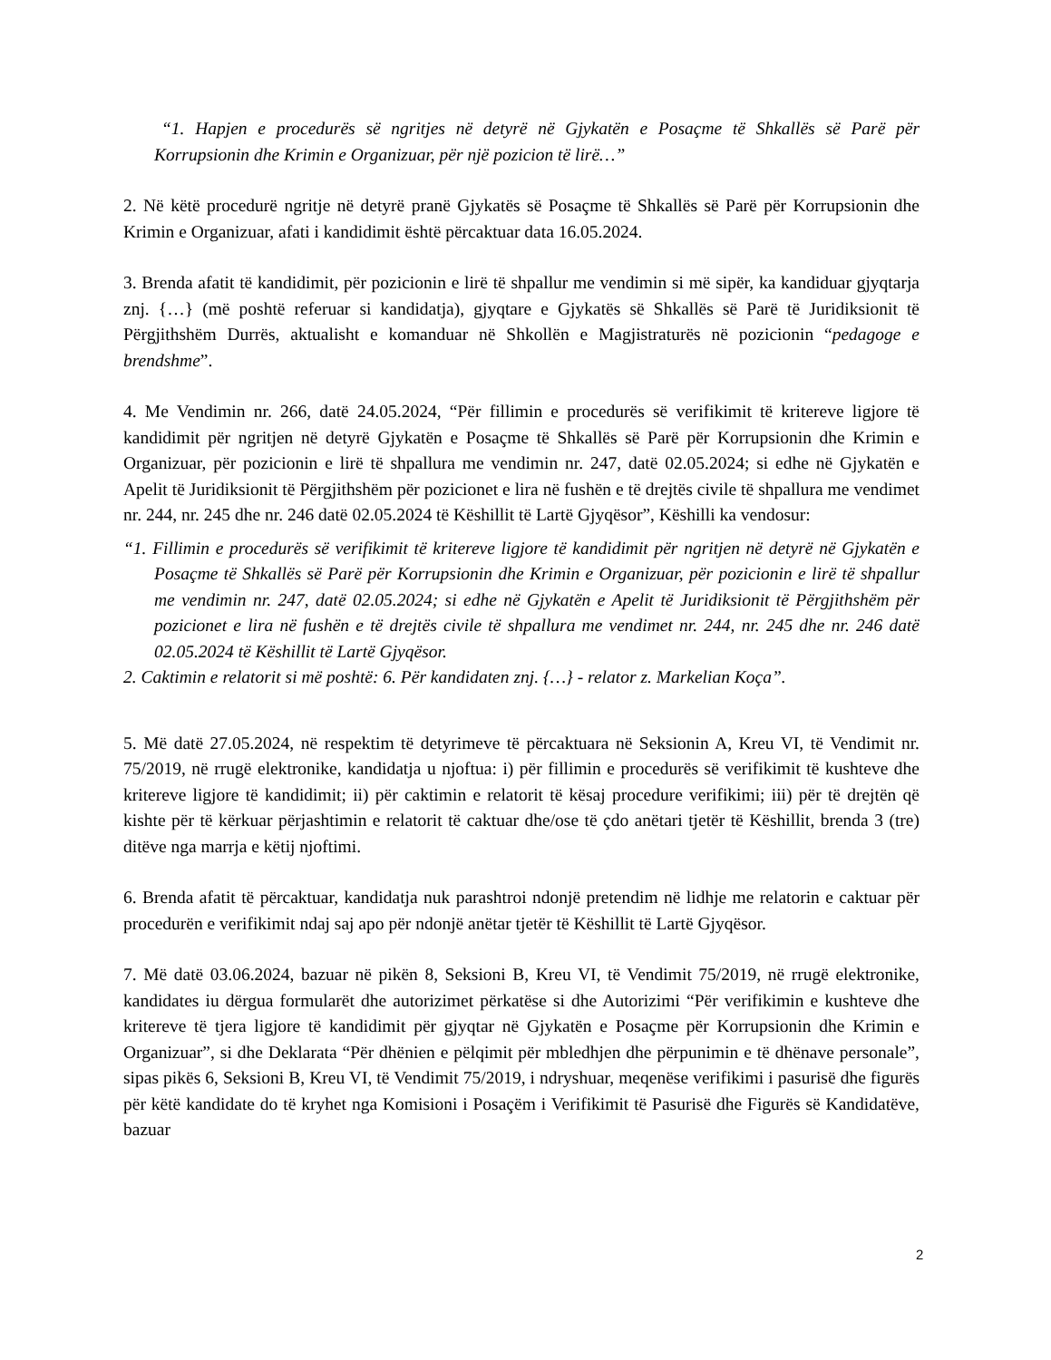“1. Hapjen e procedurës së ngritjes në detyrë në Gjykatën e Posaçme të Shkallës së Parë për Korrupsionin dhe Krimin e Organizuar, për një pozicion të lirë…”
2. Në këtë procedurë ngritje në detyrë pranë Gjykatës së Posaçme të Shkallës së Parë për Korrupsionin dhe Krimin e Organizuar, afati i kandidimit është përcaktuar data 16.05.2024.
3. Brenda afatit të kandidimit, për pozicionin e lirë të shpallur me vendimin si më sipër, ka kandiduar gjyqtarja znj. {…} (më poshtë referuar si kandidatja), gjyqtare e Gjykatës së Shkallës së Parë të Juridiksionit të Përgjithshëm Durrës, aktualisht e komanduar në Shkollën e Magjistraturës në pozicionin “pedagoge e brendshme”.
4. Me Vendimin nr. 266, datë 24.05.2024, “Për fillimin e procedurës së verifikimit të kritereve ligjore të kandidimit për ngritjen në detyrë Gjykatën e Posaçme të Shkallës së Parë për Korrupsionin dhe Krimin e Organizuar, për pozicionin e lirë të shpallura me vendimin nr. 247, datë 02.05.2024; si edhe në Gjykatën e Apelit të Juridiksionit të Përgjithshëm për pozicionet e lira në fushën e të drejtës civile të shpallura me vendimet nr. 244, nr. 245 dhe nr. 246 datë 02.05.2024 të Këshillit të Lartë Gjyqësor”, Këshilli ka vendosur:
“1. Fillimin e procedurës së verifikimit të kritereve ligjore të kandidimit për ngritjen në detyrë në Gjykatën e Posaçme të Shkallës së Parë për Korrupsionin dhe Krimin e Organizuar, për pozicionin e lirë të shpallur me vendimin nr. 247, datë 02.05.2024; si edhe në Gjykatën e Apelit të Juridiksionit të Përgjithshëm për pozicionet e lira në fushën e të drejtës civile të shpallura me vendimet nr. 244, nr. 245 dhe nr. 246 datë 02.05.2024 të Këshillit të Lartë Gjyqësor.
2. Caktimin e relatorit si më poshtë: 6. Për kandidaten znj. {…} - relator z. Markelian Koça”.
5. Më datë 27.05.2024, në respektim të detyrimeve të përcaktuara në Seksionin A, Kreu VI, të Vendimit nr. 75/2019, në rrugë elektronike, kandidatja u njoftua: i) për fillimin e procedurës së verifikimit të kushteve dhe kritereve ligjore të kandidimit; ii) për caktimin e relatorit të kësaj procedure verifikimi; iii) për të drejtën që kishte për të kërkuar përjashtimin e relatorit të caktuar dhe/ose të çdo anëtari tjetër të Këshillit, brenda 3 (tre) ditëve nga marrja e këtij njoftimi.
6. Brenda afatit të përcaktuar, kandidatja nuk parashtroi ndonjë pretendim në lidhje me relatorin e caktuar për procedurën e verifikimit ndaj saj apo për ndonjë anëtar tjetër të Këshillit të Lartë Gjyqësor.
7. Më datë 03.06.2024, bazuar në pikën 8, Seksioni B, Kreu VI, të Vendimit 75/2019, në rrugë elektronike, kandidates iu dërgua formularët dhe autorizimet përkatëse si dhe Autorizimi “Për verifikimin e kushteve dhe kritereve të tjera ligjore të kandidimit për gjyqtar në Gjykatën e Posaçme për Korrupsionin dhe Krimin e Organizuar”, si dhe Deklarata “Për dhënien e pëlqimit për mbledhjen dhe përpunimin e të dhënave personale”, sipas pikës 6, Seksioni B, Kreu VI, të Vendimit 75/2019, i ndryshuar, meqenëse verifikimi i pasurisë dhe figurës për këtë kandidate do të kryhet nga Komisioni i Posaçëm i Verifikimit të Pasurisë dhe Figurës së Kandidatëve, bazuar
2